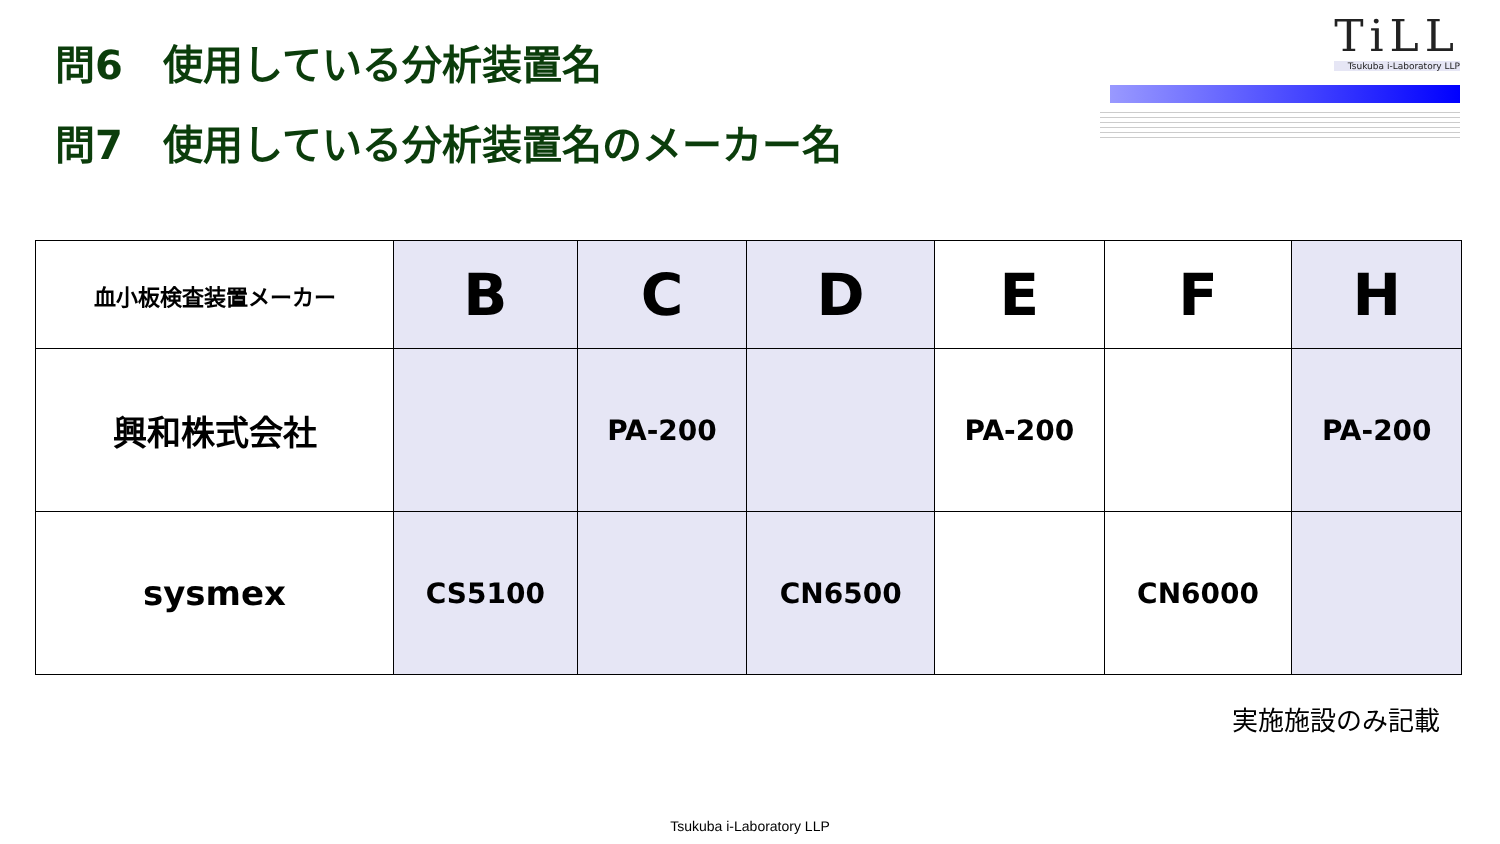問6　使用している分析装置名
問7　使用している分析装置名のメーカー名
TiLL
Tsukuba i-Laboratory LLP
| 血小板検査装置メーカー | B | C | D | E | F | H |
| --- | --- | --- | --- | --- | --- | --- |
| 興和株式会社 | | PA-200 | | PA-200 | | PA-200 |
| sysmex | CS5100 | | CN6500 | | CN6000 | |
実施施設のみ記載
Tsukuba i-Laboratory LLP